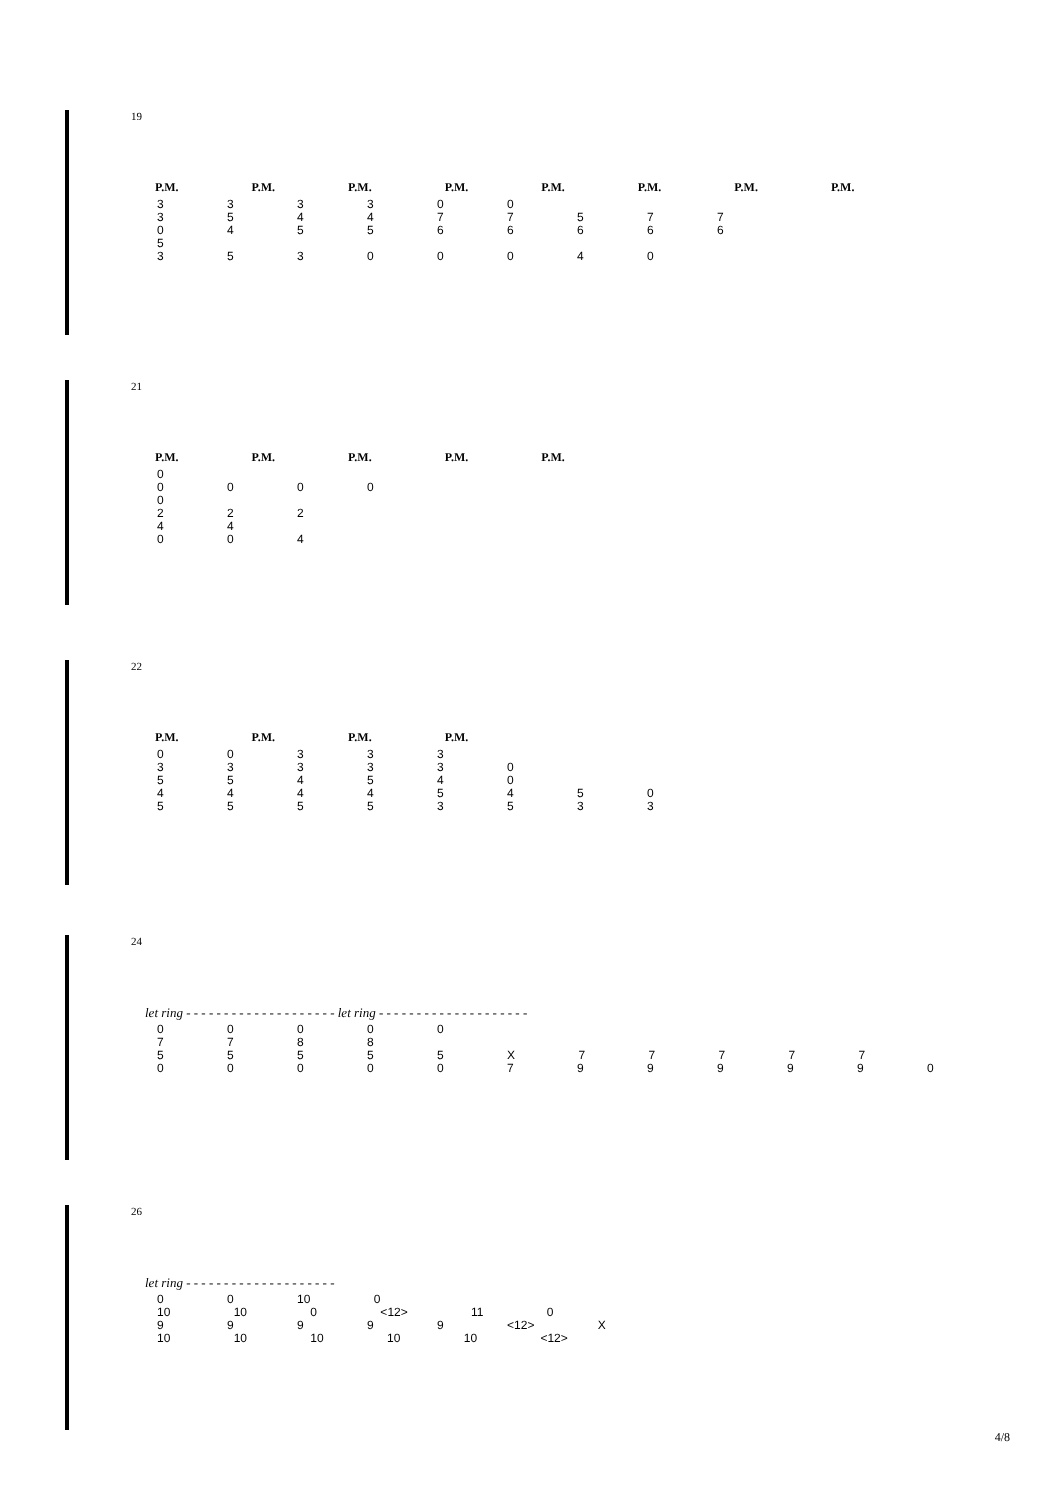19
P.M. P.M. P.M. P.M. P.M. P.M. P.M. P.M.
3 3 3 3 0 0
3 5 4 4 7 7 5 7 7
0 4 5 5 6 6 6 6 6
5
3 5 3 0 0 0 4 0
21
P.M. P.M. P.M. P.M. P.M.
0
0 0 0 0
0
2 2 2
4 4
0 0 4
22
P.M. P.M. P.M. P.M.
0 0 3 3 3
3 3 3 3 3 0
5 5 4 5 4 0
4 4 4 4 5 4 5 0
5 5 5 5 3 5 3 3
24
let ring - - - - - - - - - - - - - - - - - - - - let ring - - - - - - - - - - - - - - - - - - - -
0 0 0 0 0
7 7 8 8
5 5 5 5 5 X 7 7 7 7 7
0 0 0 0 0 7 9 9 9 9 9 0
26
let ring - - - - - - - - - - - - - - - - - - - -
0 0 10 0
10 10 0 <12> 11 0
9 9 9 9 9 <12> X
10 10 10 10 10 <12>
4/8